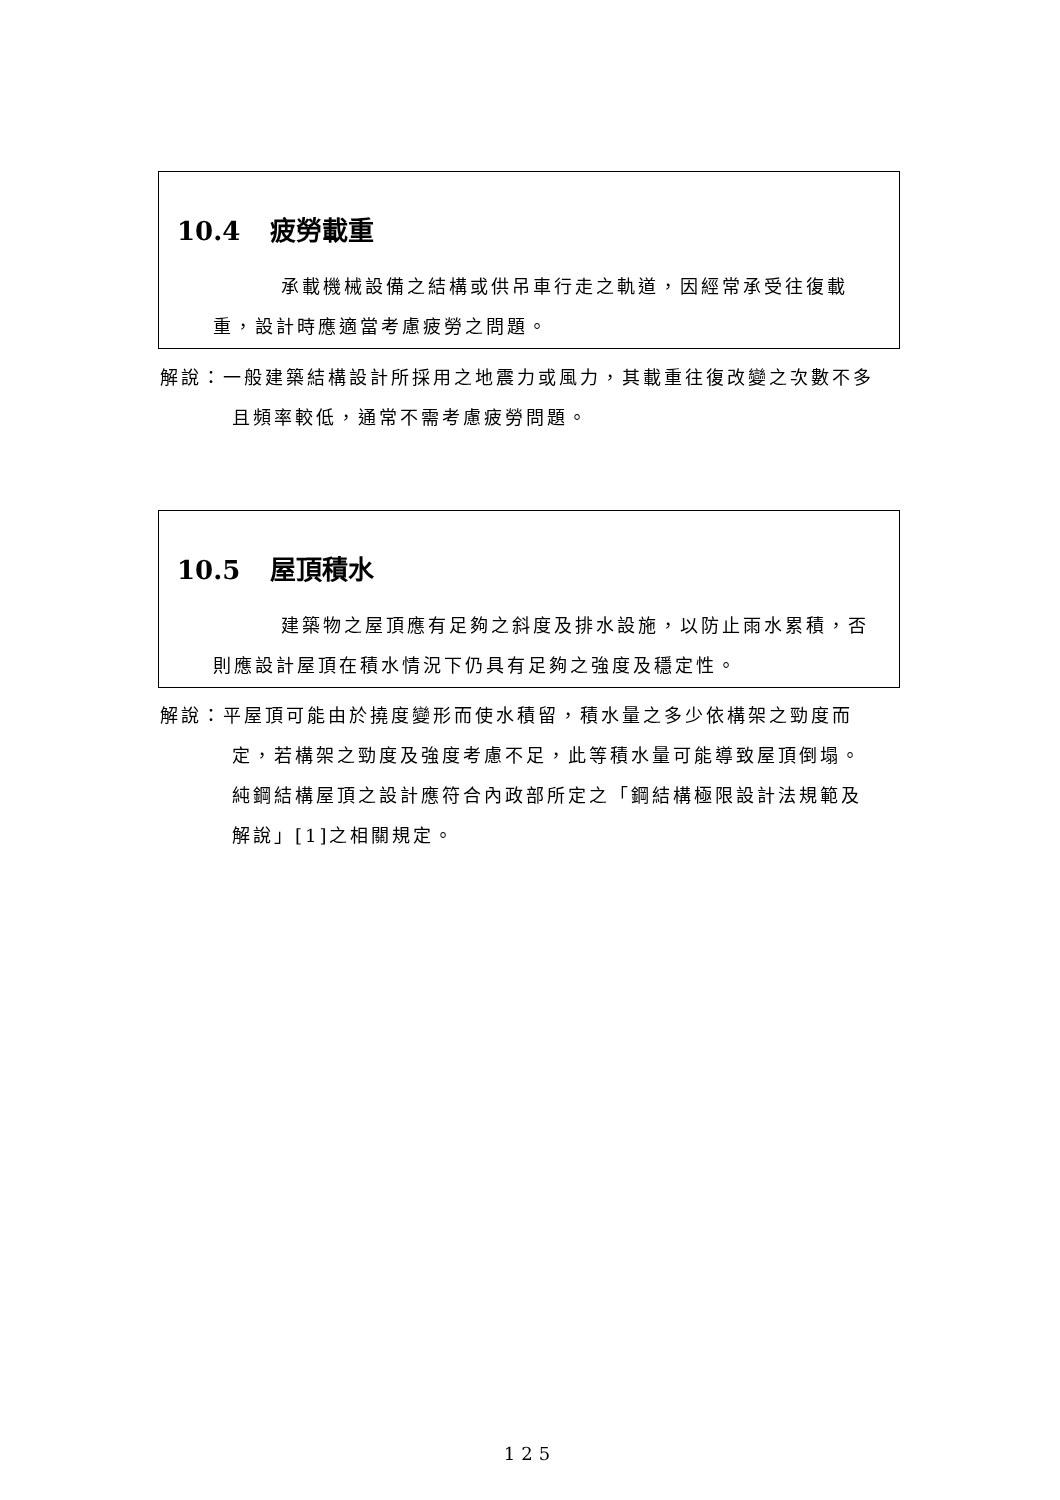10.4 疲勞載重
承載機械設備之結構或供吊車行走之軌道，因經常承受往復載重，設計時應適當考慮疲勞之問題。
解說：一般建築結構設計所採用之地震力或風力，其載重往復改變之次數不多且頻率較低，通常不需考慮疲勞問題。
10.5 屋頂積水
建築物之屋頂應有足夠之斜度及排水設施，以防止雨水累積，否則應設計屋頂在積水情況下仍具有足夠之強度及穩定性。
解說：平屋頂可能由於撓度變形而使水積留，積水量之多少依構架之勁度而定，若構架之勁度及強度考慮不足，此等積水量可能導致屋頂倒塌。純鋼結構屋頂之設計應符合內政部所定之「鋼結構極限設計法規範及解說」[1]之相關規定。
125